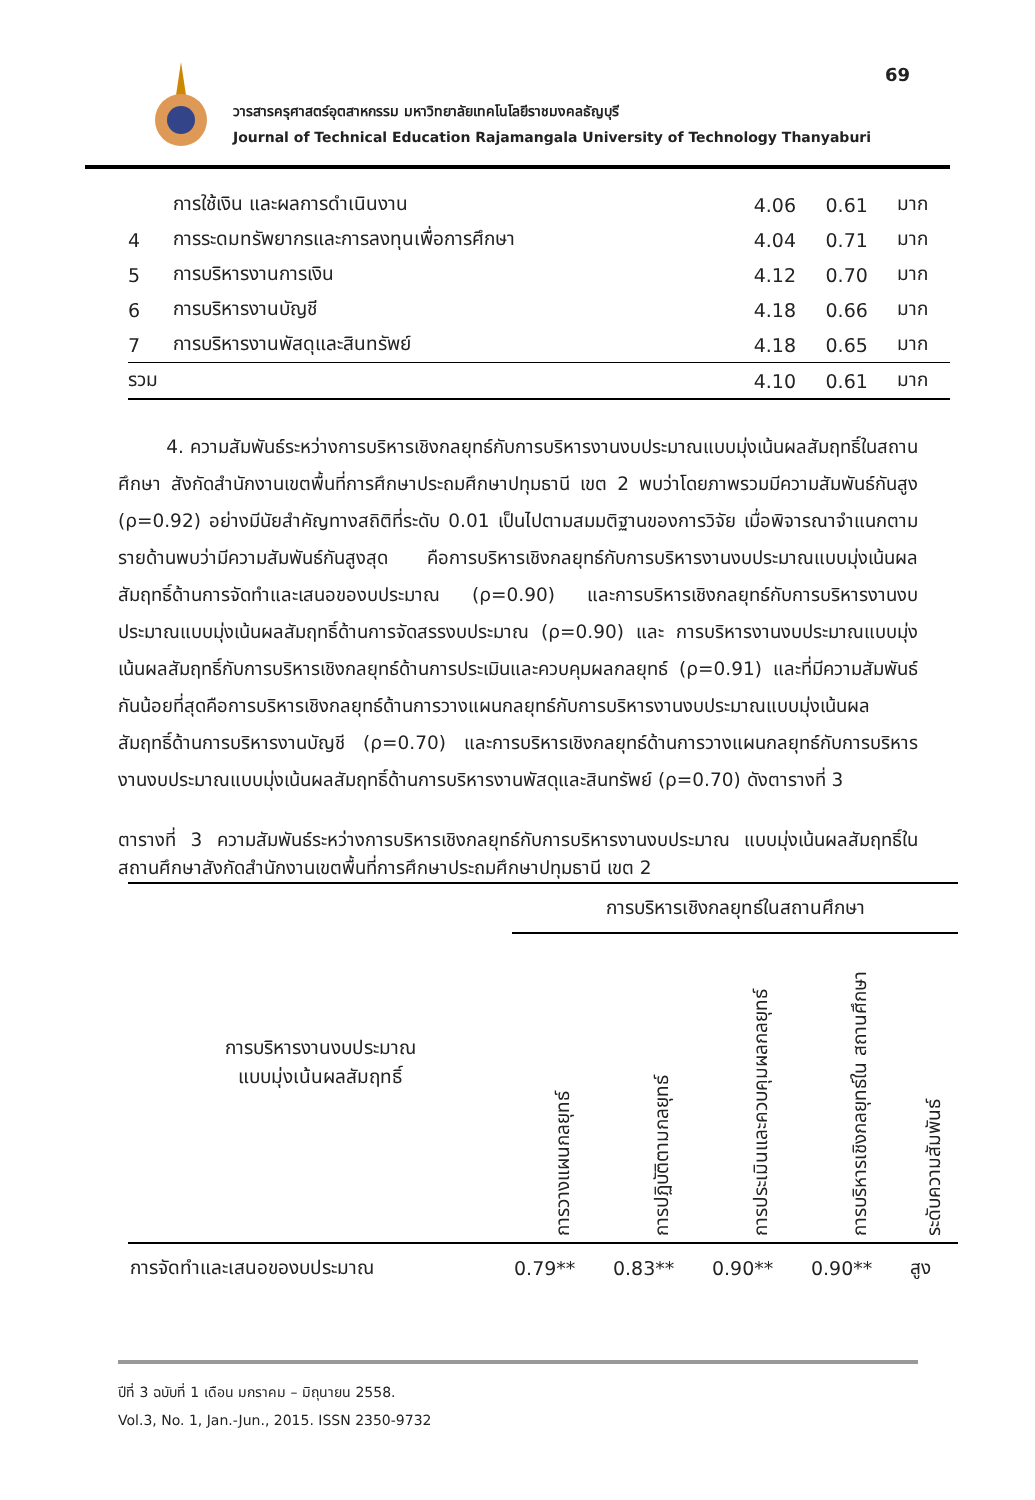วารสารครุศาสตร์อุตสาหกรรม มหาวิทยาลัยเทคโนโลยีราชมงคลธัญบุรี
Journal of Technical Education Rajamangala University of Technology Thanyaburi
69
| | การใช้เงิน และผลการดำเนินงาน | 4.06 | 0.61 | มาก |
| 4 | การระดมทรัพยากรและการลงทุนเพื่อการศึกษา | 4.04 | 0.71 | มาก |
| 5 | การบริหารงานการเงิน | 4.12 | 0.70 | มาก |
| 6 | การบริหารงานบัญชี | 4.18 | 0.66 | มาก |
| 7 | การบริหารงานพัสดุและสินทรัพย์ | 4.18 | 0.65 | มาก |
| รวม | | 4.10 | 0.61 | มาก |
4. ความสัมพันธ์ระหว่างการบริหารเชิงกลยุทธ์กับการบริหารงานงบประมาณแบบมุ่งเน้นผลสัมฤทธิ์ในสถานศึกษา สังกัดสำนักงานเขตพื้นที่การศึกษาประถมศึกษาปทุมธานี เขต 2 พบว่าโดยภาพรวมมีความสัมพันธ์กันสูง (ρ=0.92) อย่างมีนัยสำคัญทางสถิติที่ระดับ 0.01 เป็นไปตามสมมติฐานของการวิจัย เมื่อพิจารณาจำแนกตามรายด้านพบว่ามีความสัมพันธ์กันสูงสุด คือการบริหารเชิงกลยุทธ์กับการบริหารงานงบประมาณแบบมุ่งเน้นผลสัมฤทธิ์ด้านการจัดทำและเสนอของบประมาณ (ρ=0.90) และการบริหารเชิงกลยุทธ์กับการบริหารงานงบประมาณแบบมุ่งเน้นผลสัมฤทธิ์ด้านการจัดสรรงบประมาณ (ρ=0.90) และ การบริหารงานงบประมาณแบบมุ่งเน้นผลสัมฤทธิ์กับการบริหารเชิงกลยุทธ์ด้านการประเมินและควบคุมผลกลยุทธ์ (ρ=0.91) และที่มีความสัมพันธ์กันน้อยที่สุดคือการบริหารเชิงกลยุทธ์ด้านการวางแผนกลยุทธ์กับการบริหารงานงบประมาณแบบมุ่งเน้นผลสัมฤทธิ์ด้านการบริหารงานบัญชี (ρ=0.70) และการบริหารเชิงกลยุทธ์ด้านการวางแผนกลยุทธ์กับการบริหารงานงบประมาณแบบมุ่งเน้นผลสัมฤทธิ์ด้านการบริหารงานพัสดุและสินทรัพย์ (ρ=0.70) ดังตารางที่ 3
ตารางที่ 3 ความสัมพันธ์ระหว่างการบริหารเชิงกลยุทธ์กับการบริหารงานงบประมาณ แบบมุ่งเน้นผลสัมฤทธิ์ในสถานศึกษาสังกัดสำนักงานเขตพื้นที่การศึกษาประถมศึกษาปทุมธานี เขต 2
| การบริหารงานงบประมาณ แบบมุ่งเน้นผลสัมฤทธิ์ | การบริหารเชิงกลยุทธ์ในสถานศึกษา | | | | |
| --- | --- | --- | --- | --- | --- |
| | การวางแผนกลยุทธ์ | การปฏิบัติตามกลยุทธ์ | การประเมินและควบคุมผลกลยุทธ์ | การบริหารเชิงกลยุทธ์ใน สถานศึกษา | ระดับความสัมพันธ์ |
| การจัดทำและเสนอของบประมาณ | 0.79** | 0.83** | 0.90** | 0.90** | สูง |
ปีที่ 3 ฉบับที่ 1 เดือน มกราคม – มิถุนายน 2558.
Vol.3, No. 1, Jan.-Jun., 2015. ISSN 2350-9732